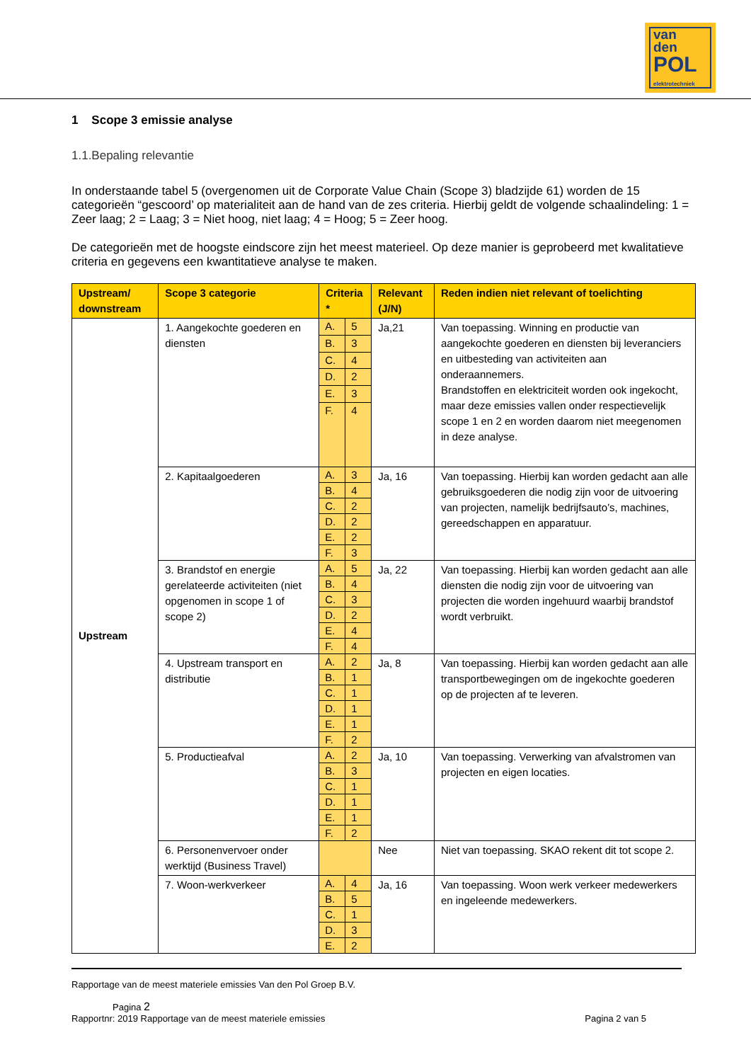van
den
POL
elektrotechniek
1 Scope 3 emissie analyse
1.1.Bepaling relevantie
In onderstaande tabel 5 (overgenomen uit de Corporate Value Chain (Scope 3) bladzijde 61) worden de 15 categorieën “gescoord’ op materialiteit aan de hand van de zes criteria. Hierbij geldt de volgende schaalindeling: 1 = Zeer laag; 2 = Laag; 3 = Niet hoog, niet laag; 4 = Hoog; 5 = Zeer hoog.
De categorieën met de hoogste eindscore zijn het meest materieel. Op deze manier is geprobeerd met kwalitatieve criteria en gegevens een kwantitatieve analyse te maken.
| Upstream/ downstream | Scope 3 categorie | Criteria * | | Relevant (J/N) | Reden indien niet relevant of toelichting |
| --- | --- | --- | --- | --- | --- |
| Upstream | 1. Aangekochte goederen en diensten | A. | 5 | Ja,21 | Van toepassing. Winning en productie van aangekochte goederen en diensten bij leveranciers en uitbesteding van activiteiten aan onderaannemers. Brandstoffen en elektriciteit worden ook ingekocht, maar deze emissies vallen onder respectievelijk scope 1 en 2 en worden daarom niet meegenomen in deze analyse. |
| | | B. | 3 | | |
| | | C. | 4 | | |
| | | D. | 2 | | |
| | | E. | 3 | | |
| | | F. | 4 | | |
| | 2. Kapitaalgoederen | A. | 3 | Ja, 16 | Van toepassing. Hierbij kan worden gedacht aan alle gebruiksgoederen die nodig zijn voor de uitvoering van projecten, namelijk bedrijfsauto’s, machines, gereedschappen en apparatuur. |
| | | B. | 4 | | |
| | | C. | 2 | | |
| | | D. | 2 | | |
| | | E. | 2 | | |
| | | F. | 3 | | |
| | 3. Brandstof en energie gerelateerde activiteiten (niet opgenomen in scope 1 of scope 2) | A. | 5 | Ja, 22 | Van toepassing. Hierbij kan worden gedacht aan alle diensten die nodig zijn voor de uitvoering van projecten die worden ingehuurd waarbij brandstof wordt verbruikt. |
| | | B. | 4 | | |
| | | C. | 3 | | |
| | | D. | 2 | | |
| | | E. | 4 | | |
| | | F. | 4 | | |
| | 4. Upstream transport en distributie | A. | 2 | Ja, 8 | Van toepassing. Hierbij kan worden gedacht aan alle transportbewegingen om de ingekochte goederen op de projecten af te leveren. |
| | | B. | 1 | | |
| | | C. | 1 | | |
| | | D. | 1 | | |
| | | E. | 1 | | |
| | | F. | 2 | | |
| | 5. Productieafval | A. | 2 | Ja, 10 | Van toepassing. Verwerking van afvalstromen van projecten en eigen locaties. |
| | | B. | 3 | | |
| | | C. | 1 | | |
| | | D. | 1 | | |
| | | E. | 1 | | |
| | | F. | 2 | | |
| | 6. Personenvervoer onder werktijd (Business Travel) | | | Nee | Niet van toepassing. SKAO rekent dit tot scope 2. |
| | 7. Woon-werkverkeer | A. | 4 | Ja, 16 | Van toepassing. Woon werk verkeer medewerkers en ingeleende medewerkers. |
| | | B. | 5 | | |
| | | C. | 1 | | |
| | | D. | 3 | | |
| | | E. | 2 | | |
Rapportage van de meest materiele emissies Van den Pol Groep B.V.
Pagina 2
Rapportnr: 2019 Rapportage van de meest materiele emissies Pagina 2 van 5